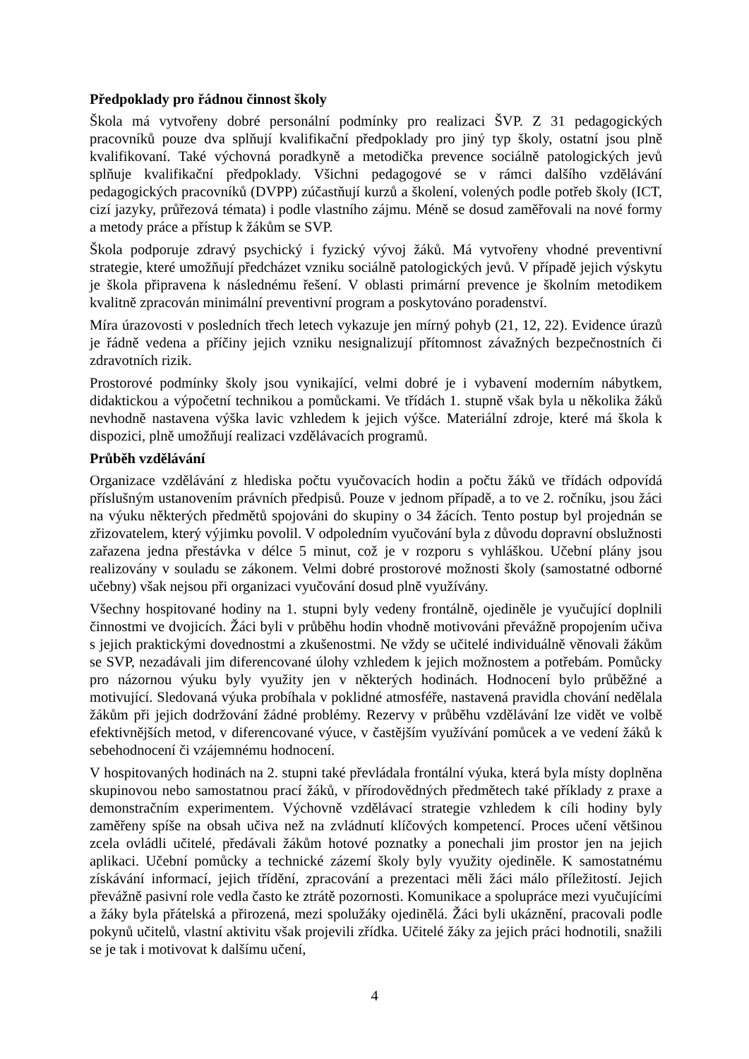Předpoklady pro řádnou činnost školy
Škola má vytvořeny dobré personální podmínky pro realizaci ŠVP. Z 31 pedagogických pracovníků pouze dva splňují kvalifikační předpoklady pro jiný typ školy, ostatní jsou plně kvalifikovaní. Také výchovná poradkyně a metodička prevence sociálně patologických jevů splňuje kvalifikační předpoklady. Všichni pedagogové se v rámci dalšího vzdělávání pedagogických pracovníků (DVPP) zúčastňují kurzů a školení, volených podle potřeb školy (ICT, cizí jazyky, průřezová témata) i podle vlastního zájmu. Méně se dosud zaměřovali na nové formy a metody práce a přístup k žákům se SVP.
Škola podporuje zdravý psychický i fyzický vývoj žáků. Má vytvořeny vhodné preventivní strategie, které umožňují předcházet vzniku sociálně patologických jevů. V případě jejich výskytu je škola připravena k následnému řešení. V oblasti primární prevence je školním metodikem kvalitně zpracován minimální preventivní program a poskytováno poradenství.
Míra úrazovosti v posledních třech letech vykazuje jen mírný pohyb (21, 12, 22). Evidence úrazů je řádně vedena a příčiny jejich vzniku nesignalizují přítomnost závažných bezpečnostních či zdravotních rizik.
Prostorové podmínky školy jsou vynikající, velmi dobré je i vybavení moderním nábytkem, didaktickou a výpočetní technikou a pomůckami. Ve třídách 1. stupně však byla u několika žáků nevhodně nastavena výška lavic vzhledem k jejich výšce. Materiální zdroje, které má škola k dispozici, plně umožňují realizaci vzdělávacích programů.
Průběh vzdělávání
Organizace vzdělávání z hlediska počtu vyučovacích hodin a počtu žáků ve třídách odpovídá příslušným ustanovením právních předpisů. Pouze v jednom případě, a to ve 2. ročníku, jsou žáci na výuku některých předmětů spojováni do skupiny o 34 žácích. Tento postup byl projednán se zřizovatelem, který výjimku povolil. V odpoledním vyučování byla z důvodu dopravní obslužnosti zařazena jedna přestávka v délce 5 minut, což je v rozporu s vyhláškou. Učební plány jsou realizovány v souladu se zákonem. Velmi dobré prostorové možnosti školy (samostatné odborné učebny) však nejsou při organizaci vyučování dosud plně využívány.
Všechny hospitované hodiny na 1. stupni byly vedeny frontálně, ojediněle je vyučující doplnili činnostmi ve dvojicích. Žáci byli v průběhu hodin vhodně motivováni převážně propojením učiva s jejich praktickými dovednostmi a zkušenostmi. Ne vždy se učitelé individuálně věnovali žákům se SVP, nezadávali jim diferencované úlohy vzhledem k jejich možnostem a potřebám. Pomůcky pro názornou výuku byly využity jen v některých hodinách. Hodnocení bylo průběžné a motivující. Sledovaná výuka probíhala v poklidné atmosféře, nastavená pravidla chování nedělala žákům při jejich dodržování žádné problémy. Rezervy v průběhu vzdělávání lze vidět ve volbě efektivnějších metod, v diferencované výuce, v častějším využívání pomůcek a ve vedení žáků k sebehodnocení či vzájemnému hodnocení.
V hospitovaných hodinách na 2. stupni také převládala frontální výuka, která byla místy doplněna skupinovou nebo samostatnou prací žáků, v přírodovědných předmětech také příklady z praxe a demonstračním experimentem. Výchovně vzdělávací strategie vzhledem k cíli hodiny byly zaměřeny spíše na obsah učiva než na zvládnutí klíčových kompetencí. Proces učení většinou zcela ovládli učitelé, předávali žákům hotové poznatky a ponechali jim prostor jen na jejich aplikaci. Učební pomůcky a technické zázemí školy byly využity ojediněle. K samostatnému získávání informací, jejich třídění, zpracování a prezentaci měli žáci málo příležitostí. Jejich převážně pasivní role vedla často ke ztrátě pozornosti. Komunikace a spolupráce mezi vyučujícími a žáky byla přátelská a přirozená, mezi spolužáky ojedinělá. Žáci byli ukáznění, pracovali podle pokynů učitelů, vlastní aktivitu však projevili zřídka. Učitelé žáky za jejich práci hodnotili, snažili se je tak i motivovat k dalšímu učení,
4